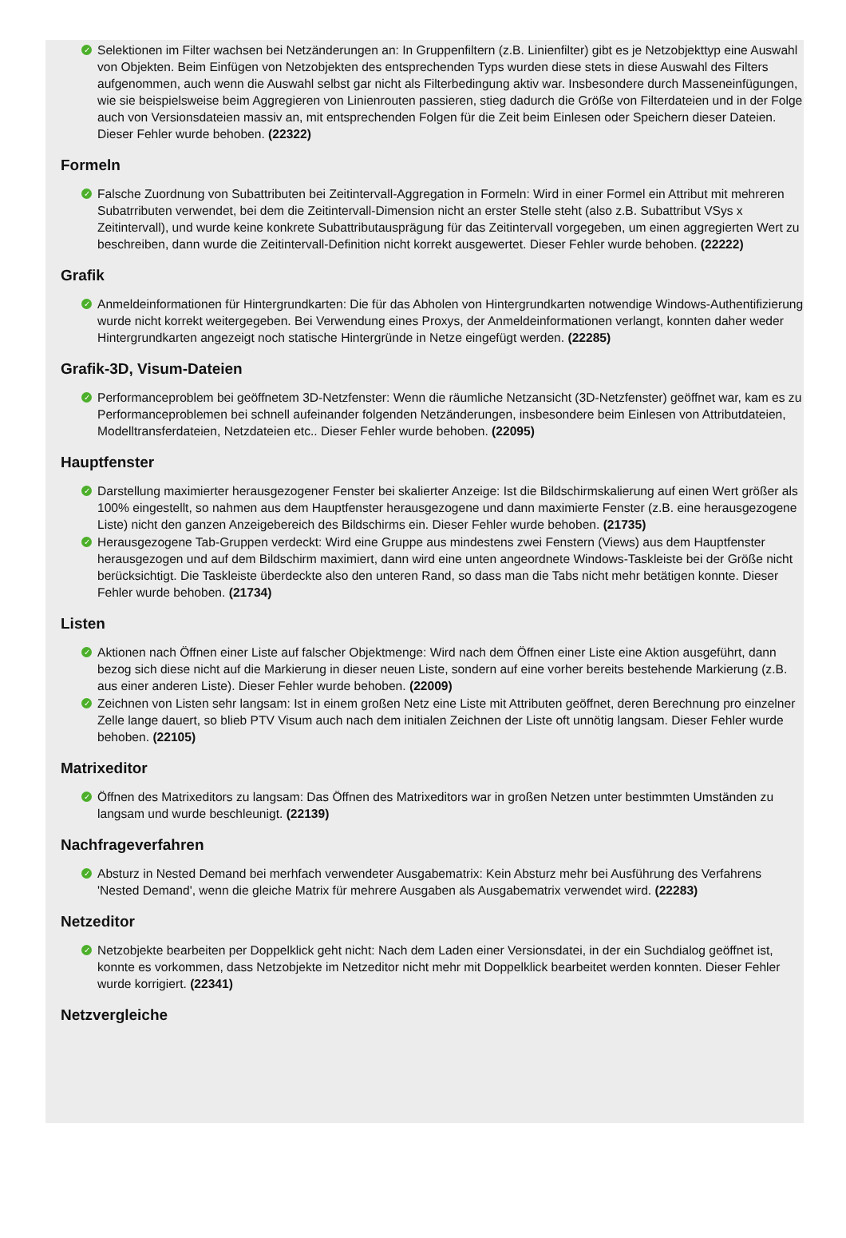✓ Selektionen im Filter wachsen bei Netzänderungen an: In Gruppenfiltern (z.B. Linienfilter) gibt es je Netzobjekttyp eine Auswahl von Objekten. Beim Einfügen von Netzobjekten des entsprechenden Typs wurden diese stets in diese Auswahl des Filters aufgenommen, auch wenn die Auswahl selbst gar nicht als Filterbedingung aktiv war. Insbesondere durch Masseneinfügungen, wie sie beispielsweise beim Aggregieren von Linienrouten passieren, stieg dadurch die Größe von Filterdateien und in der Folge auch von Versionsdateien massiv an, mit entsprechenden Folgen für die Zeit beim Einlesen oder Speichern dieser Dateien. Dieser Fehler wurde behoben. (22322)
Formeln
✓ Falsche Zuordnung von Subattributen bei Zeitintervall-Aggregation in Formeln: Wird in einer Formel ein Attribut mit mehreren Subatrributen verwendet, bei dem die Zeitintervall-Dimension nicht an erster Stelle steht (also z.B. Subattribut VSys x Zeitintervall), und wurde keine konkrete Subattributausprägung für das Zeitintervall vorgegeben, um einen aggregierten Wert zu beschreiben, dann wurde die Zeitintervall-Definition nicht korrekt ausgewertet. Dieser Fehler wurde behoben. (22222)
Grafik
✓ Anmeldeinformationen für Hintergrundkarten: Die für das Abholen von Hintergrundkarten notwendige Windows-Authentifizierung wurde nicht korrekt weitergegeben. Bei Verwendung eines Proxys, der Anmeldeinformationen verlangt, konnten daher weder Hintergrundkarten angezeigt noch statische Hintergründe in Netze eingefügt werden. (22285)
Grafik-3D, Visum-Dateien
✓ Performanceproblem bei geöffnetem 3D-Netzfenster: Wenn die räumliche Netzansicht (3D-Netzfenster) geöffnet war, kam es zu Performanceproblemen bei schnell aufeinander folgenden Netzänderungen, insbesondere beim Einlesen von Attributdateien, Modelltransferdateien, Netzdateien etc.. Dieser Fehler wurde behoben. (22095)
Hauptfenster
✓ Darstellung maximierter herausgezogener Fenster bei skalierter Anzeige: Ist die Bildschirmskalierung auf einen Wert größer als 100% eingestellt, so nahmen aus dem Hauptfenster herausgezogene und dann maximierte Fenster (z.B. eine herausgezogene Liste) nicht den ganzen Anzeigebereich des Bildschirms ein. Dieser Fehler wurde behoben. (21735)
✓ Herausgezogene Tab-Gruppen verdeckt: Wird eine Gruppe aus mindestens zwei Fenstern (Views) aus dem Hauptfenster herausgezogen und auf dem Bildschirm maximiert, dann wird eine unten angeordnete Windows-Taskleiste bei der Größe nicht berücksichtigt. Die Taskleiste überdeckte also den unteren Rand, so dass man die Tabs nicht mehr betätigen konnte. Dieser Fehler wurde behoben. (21734)
Listen
✓ Aktionen nach Öffnen einer Liste auf falscher Objektmenge: Wird nach dem Öffnen einer Liste eine Aktion ausgeführt, dann bezog sich diese nicht auf die Markierung in dieser neuen Liste, sondern auf eine vorher bereits bestehende Markierung (z.B. aus einer anderen Liste). Dieser Fehler wurde behoben. (22009)
✓ Zeichnen von Listen sehr langsam: Ist in einem großen Netz eine Liste mit Attributen geöffnet, deren Berechnung pro einzelner Zelle lange dauert, so blieb PTV Visum auch nach dem initialen Zeichnen der Liste oft unnötig langsam. Dieser Fehler wurde behoben. (22105)
Matrixeditor
✓ Öffnen des Matrixeditors zu langsam: Das Öffnen des Matrixeditors war in großen Netzen unter bestimmten Umständen zu langsam und wurde beschleunigt. (22139)
Nachfrageverfahren
✓ Absturz in Nested Demand bei merhfach verwendeter Ausgabematrix: Kein Absturz mehr bei Ausführung des Verfahrens 'Nested Demand', wenn die gleiche Matrix für mehrere Ausgaben als Ausgabematrix verwendet wird. (22283)
Netzeditor
✓ Netzobjekte bearbeiten per Doppelklick geht nicht: Nach dem Laden einer Versionsdatei, in der ein Suchdialog geöffnet ist, konnte es vorkommen, dass Netzobjekte im Netzeditor nicht mehr mit Doppelklick bearbeitet werden konnten. Dieser Fehler wurde korrigiert. (22341)
Netzvergleiche